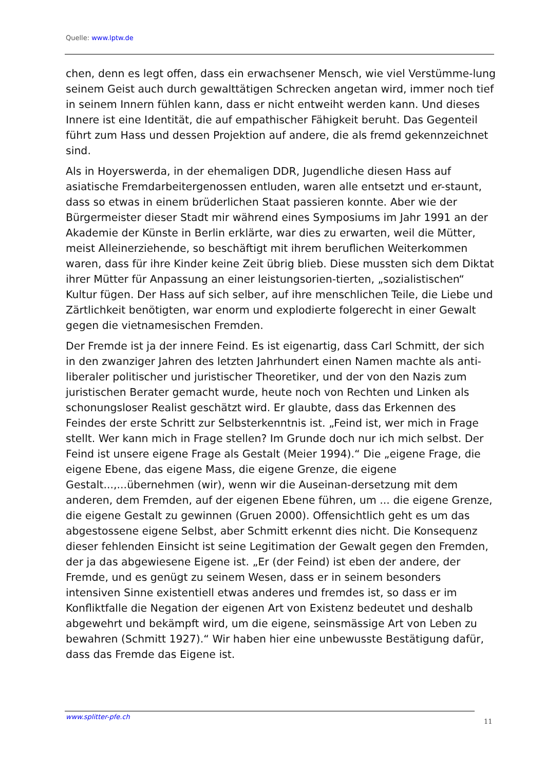Quelle: www.lptw.de
chen, denn es legt offen, dass ein erwachsener Mensch, wie viel Verstümme-lung seinem Geist auch durch gewalttätigen Schrecken angetan wird, immer noch tief in seinem Innern fühlen kann, dass er nicht entweiht werden kann. Und dieses Innere ist eine Identität, die auf empathischer Fähigkeit beruht. Das Gegenteil führt zum Hass und dessen Projektion auf andere, die als fremd gekennzeichnet sind.
Als in Hoyerswerda, in der ehemaligen DDR, Jugendliche diesen Hass auf asiatische Fremdarbeitergenossen entluden, waren alle entsetzt und er-staunt, dass so etwas in einem brüderlichen Staat passieren konnte. Aber wie der Bürgermeister dieser Stadt mir während eines Symposiums im Jahr 1991 an der Akademie der Künste in Berlin erklärte, war dies zu erwarten, weil die Mütter, meist Alleinerziehende, so beschäftigt mit ihrem beruflichen Weiterkommen waren, dass für ihre Kinder keine Zeit übrig blieb. Diese mussten sich dem Diktat ihrer Mütter für Anpassung an einer leistungsorien-tierten, „sozialistischen“ Kultur fügen. Der Hass auf sich selber, auf ihre menschlichen Teile, die Liebe und Zärtlichkeit benötigten, war enorm und explodierte folgerecht in einer Gewalt gegen die vietnamesischen Fremden.
Der Fremde ist ja der innere Feind. Es ist eigenartig, dass Carl Schmitt, der sich in den zwanziger Jahren des letzten Jahrhundert einen Namen machte als anti-liberaler politischer und juristischer Theoretiker, und der von den Nazis zum juristischen Berater gemacht wurde, heute noch von Rechten und Linken als schonungsloser Realist geschätzt wird. Er glaubte, dass das Erkennen des Feindes der erste Schritt zur Selbsterkenntnis ist. „Feind ist, wer mich in Frage stellt. Wer kann mich in Frage stellen? Im Grunde doch nur ich mich selbst. Der Feind ist unsere eigene Frage als Gestalt (Meier 1994).“ Die „eigene Frage, die eigene Ebene, das eigene Mass, die eigene Grenze, die eigene Gestalt...,...übernehmen (wir), wenn wir die Auseinan-dersetzung mit dem anderen, dem Fremden, auf der eigenen Ebene führen, um ... die eigene Grenze, die eigene Gestalt zu gewinnen (Gruen 2000). Offensichtlich geht es um das abgestossene eigene Selbst, aber Schmitt erkennt dies nicht. Die Konsequenz dieser fehlenden Einsicht ist seine Legitimation der Gewalt gegen den Fremden, der ja das abgewiesene Eigene ist. „Er (der Feind) ist eben der andere, der Fremde, und es genügt zu seinem Wesen, dass er in seinem besonders intensiven Sinne existentiell etwas anderes und fremdes ist, so dass er im Konfliktfalle die Negation der eigenen Art von Existenz bedeutet und deshalb abgewehrt und bekämpft wird, um die eigene, seinsmässige Art von Leben zu bewahren (Schmitt 1927).“ Wir haben hier eine unbewusste Bestätigung dafür, dass das Fremde das Eigene ist.
www.splitter-pfe.ch
11